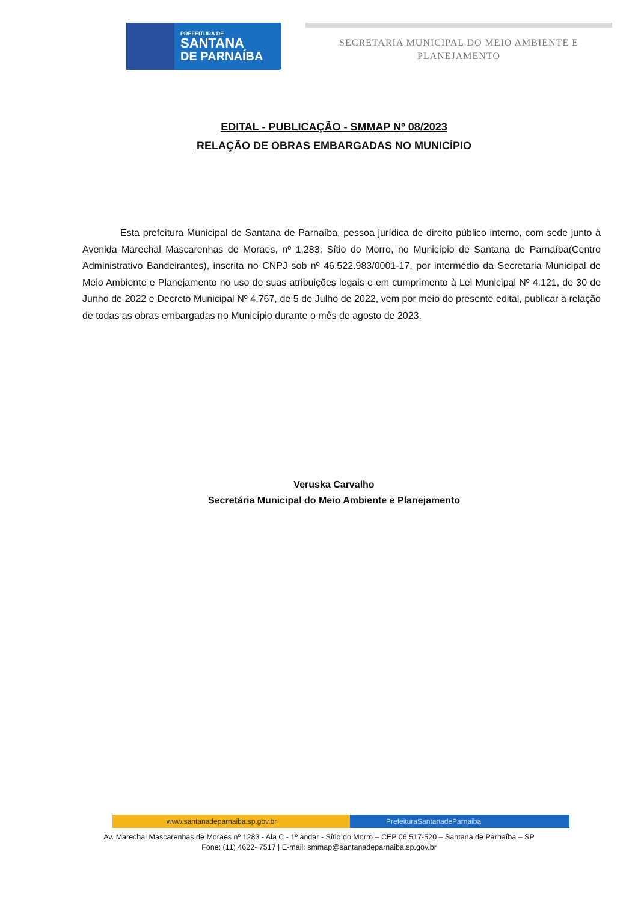PREFEITURA DE
SANTANA
DE PARNAÍBA
SECRETARIA MUNICIPAL DO MEIO AMBIENTE E
PLANEJAMENTO
EDITAL - PUBLICAÇÃO - SMMAP Nº 08/2023
RELAÇÃO DE OBRAS EMBARGADAS NO MUNICÍPIO
Esta prefeitura Municipal de Santana de Parnaíba, pessoa jurídica de direito público interno, com sede junto à Avenida Marechal Mascarenhas de Moraes, nº 1.283, Sítio do Morro, no Município de Santana de Parnaíba(Centro Administrativo Bandeirantes), inscrita no CNPJ sob nº 46.522.983/0001-17, por intermédio da Secretaria Municipal de Meio Ambiente e Planejamento no uso de suas atribuições legais e em cumprimento à Lei Municipal Nº 4.121, de 30 de Junho de 2022 e Decreto Municipal Nº 4.767, de 5 de Julho de 2022, vem por meio do presente edital, publicar a relação de todas as obras embargadas no Município durante o mês de agosto de 2023.
Veruska Carvalho
Secretária Municipal do Meio Ambiente e Planejamento
www.santanadeparnaiba.sp.gov.br
PrefeituraSantanadeParnaiba
Av. Marechal Mascarenhas de Moraes nº 1283 - Ala C - 1º andar - Sítio do Morro – CEP 06.517-520 – Santana de Parnaíba – SP
Fone: (11) 4622- 7517 | E-mail: smmap@santanadeparnaiba.sp.gov.br